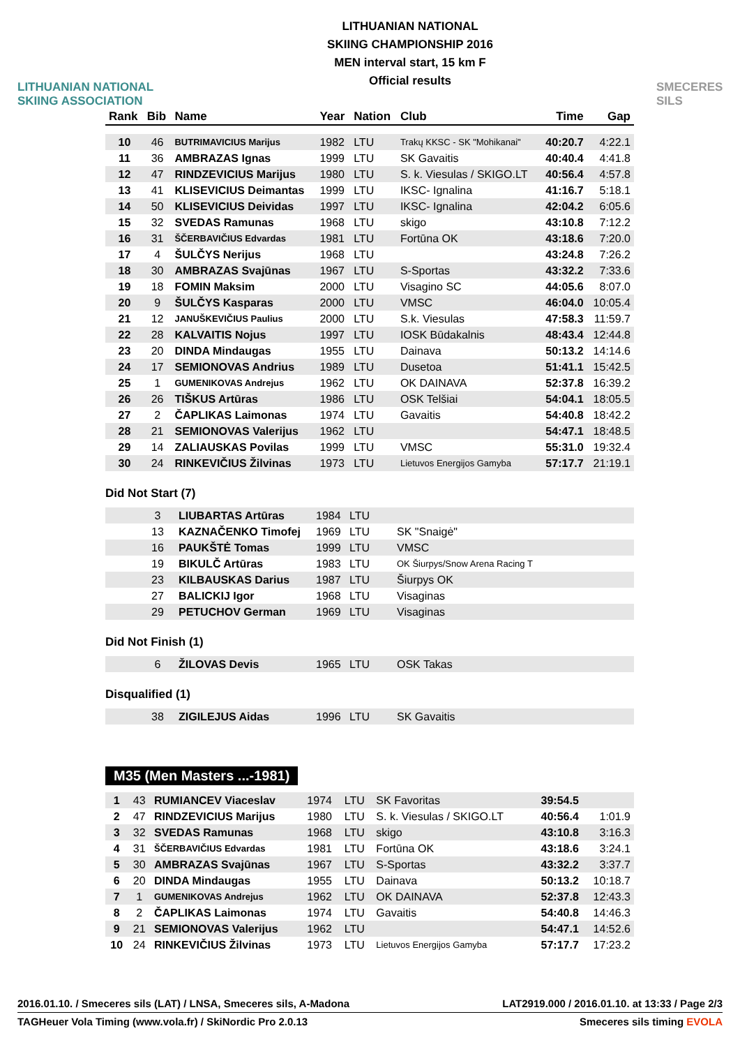LITHUANIAN NATIONAL
SKIING ASSOCIATION
LITHUANIAN NATIONAL
SKIING CHAMPIONSHIP 2016
MEN interval start, 15 km F
Official results
SMECERES
SILS
| Rank | Bib | Name | Year | Nation | Club | Time | Gap |
| --- | --- | --- | --- | --- | --- | --- | --- |
| 10 | 46 | BUTRIMAVICIUS Marijus | 1982 | LTU | Trakų KKSC - SK "Mohikanai" | 40:20.7 | 4:22.1 |
| 11 | 36 | AMBRAZAS Ignas | 1999 | LTU | SK Gavaitis | 40:40.4 | 4:41.8 |
| 12 | 47 | RINDZEVICIUS Marijus | 1980 | LTU | S. k. Viesulas / SKIGO.LT | 40:56.4 | 4:57.8 |
| 13 | 41 | KLISEVICIUS Deimantas | 1999 | LTU | IKSC- Ignalina | 41:16.7 | 5:18.1 |
| 14 | 50 | KLISEVICIUS Deividas | 1997 | LTU | IKSC- Ignalina | 42:04.2 | 6:05.6 |
| 15 | 32 | SVEDAS Ramunas | 1968 | LTU | skigo | 43:10.8 | 7:12.2 |
| 16 | 31 | ŠČERBAVIČIUS Edvardas | 1981 | LTU | Fortūna OK | 43:18.6 | 7:20.0 |
| 17 | 4 | ŠULČYS Nerijus | 1968 | LTU | | 43:24.8 | 7:26.2 |
| 18 | 30 | AMBRAZAS Svajūnas | 1967 | LTU | S-Sportas | 43:32.2 | 7:33.6 |
| 19 | 18 | FOMIN Maksim | 2000 | LTU | Visagino SC | 44:05.6 | 8:07.0 |
| 20 | 9 | ŠULČYS Kasparas | 2000 | LTU | VMSC | 46:04.0 | 10:05.4 |
| 21 | 12 | JANUŠKEVIČIUS Paulius | 2000 | LTU | S.k. Viesulas | 47:58.3 | 11:59.7 |
| 22 | 28 | KALVAITIS Nojus | 1997 | LTU | IOSK Būdakalnis | 48:43.4 | 12:44.8 |
| 23 | 20 | DINDA Mindaugas | 1955 | LTU | Dainava | 50:13.2 | 14:14.6 |
| 24 | 17 | SEMIONOVAS Andrius | 1989 | LTU | Dusetoa | 51:41.1 | 15:42.5 |
| 25 | 1 | GUMENIKOVAS Andrejus | 1962 | LTU | OK DAINAVA | 52:37.8 | 16:39.2 |
| 26 | 26 | TIŠKUS Artūras | 1986 | LTU | OSK Telšiai | 54:04.1 | 18:05.5 |
| 27 | 2 | ČAPLIKAS Laimonas | 1974 | LTU | Gavaitis | 54:40.8 | 18:42.2 |
| 28 | 21 | SEMIONOVAS Valerijus | 1962 | LTU | | 54:47.1 | 18:48.5 |
| 29 | 14 | ZALIAUSKAS Povilas | 1999 | LTU | VMSC | 55:31.0 | 19:32.4 |
| 30 | 24 | RINKEVIČIUS Žilvinas | 1973 | LTU | Lietuvos Energijos Gamyba | 57:17.7 | 21:19.1 |
Did Not Start (7)
| | 3 | LIUBARTAS Artūras | 1984 | LTU | |
| | 13 | KAZNAČENKO Timofej | 1969 | LTU | SK "Snaigė" |
| | 16 | PAUKŠTĖ Tomas | 1999 | LTU | VMSC |
| | 19 | BIKULČ Artūras | 1983 | LTU | OK Šiurpys/Snow Arena Racing T |
| | 23 | KILBAUSKAS Darius | 1987 | LTU | Šiurpys OK |
| | 27 | BALICKIJ Igor | 1968 | LTU | Visaginas |
| | 29 | PETUCHOV German | 1969 | LTU | Visaginas |
Did Not Finish (1)
| | 6 | ŽILOVAS Devis | 1965 | LTU | OSK Takas |
Disqualified (1)
| | 38 | ZIGILEJUS Aidas | 1996 | LTU | SK Gavaitis |
M35 (Men Masters ...-1981)
| 1 | 43 | RUMIANCEV Viaceslav | 1974 | LTU | SK Favoritas | 39:54.5 | |
| 2 | 47 | RINDZEVICIUS Marijus | 1980 | LTU | S. k. Viesulas / SKIGO.LT | 40:56.4 | 1:01.9 |
| 3 | 32 | SVEDAS Ramunas | 1968 | LTU | skigo | 43:10.8 | 3:16.3 |
| 4 | 31 | ŠČERBAVIČIUS Edvardas | 1981 | LTU | Fortūna OK | 43:18.6 | 3:24.1 |
| 5 | 30 | AMBRAZAS Svajūnas | 1967 | LTU | S-Sportas | 43:32.2 | 3:37.7 |
| 6 | 20 | DINDA Mindaugas | 1955 | LTU | Dainava | 50:13.2 | 10:18.7 |
| 7 | 1 | GUMENIKOVAS Andrejus | 1962 | LTU | OK DAINAVA | 52:37.8 | 12:43.3 |
| 8 | 2 | ČAPLIKAS Laimonas | 1974 | LTU | Gavaitis | 54:40.8 | 14:46.3 |
| 9 | 21 | SEMIONOVAS Valerijus | 1962 | LTU | | 54:47.1 | 14:52.6 |
| 10 | 24 | RINKEVIČIUS Žilvinas | 1973 | LTU | Lietuvos Energijos Gamyba | 57:17.7 | 17:23.2 |
2016.01.10. / Smeceres sils (LAT) / LNSA, Smeceres sils, A-Madona LAT2919.000 / 2016.01.10. at 13:33 / Page 2/3
TAGHeuer Vola Timing (www.vola.fr) / SkiNordic Pro 2.0.13 Smeceres sils timing EVOLA